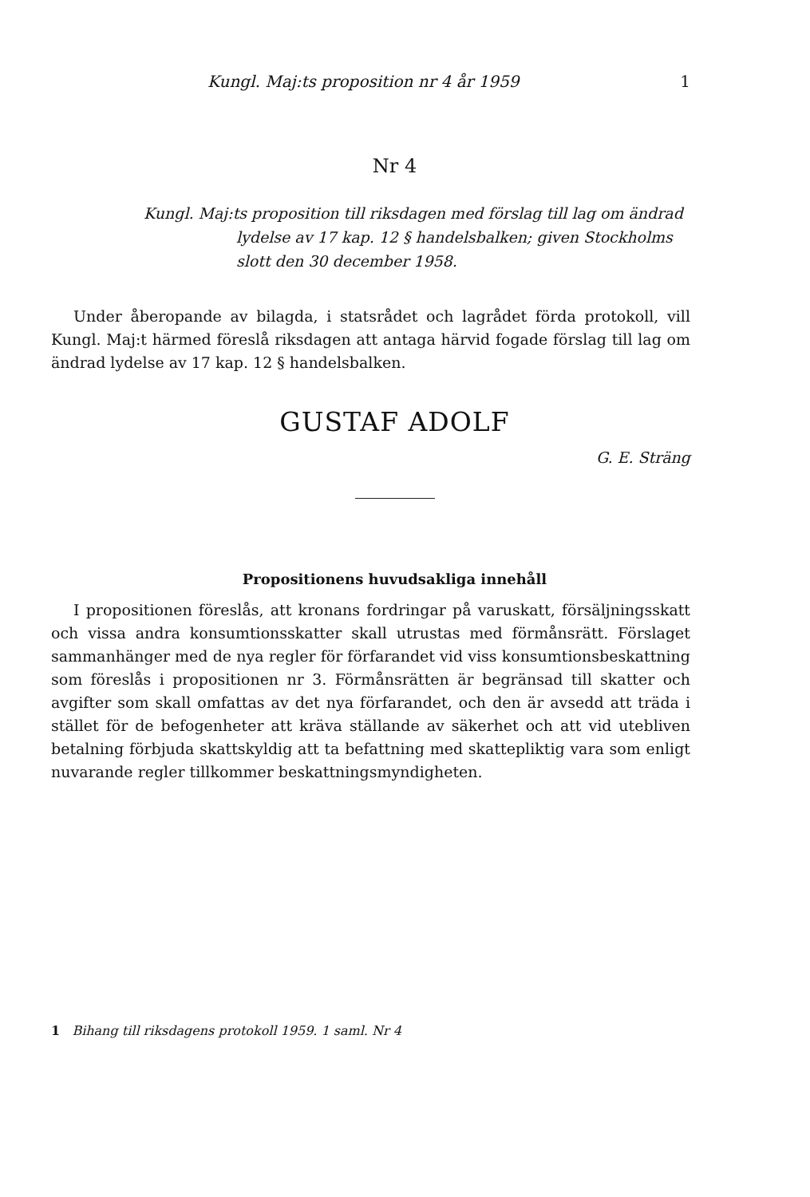Kungl. Maj:ts proposition nr 4 år 1959 1
Nr 4
Kungl. Maj:ts proposition till riksdagen med förslag till lag om ändrad lydelse av 17 kap. 12 § handelsbalken; given Stockholms slott den 30 december 1958.
Under åberopande av bilagda, i statsrådet och lagrådet förda protokoll, vill Kungl. Maj:t härmed föreslå riksdagen att antaga härvid fogade förslag till lag om ändrad lydelse av 17 kap. 12 § handelsbalken.
GUSTAF ADOLF
G. E. Sträng
Propositionens huvudsakliga innehåll
I propositionen föreslås, att kronans fordringar på varuskatt, försäljningsskatt och vissa andra konsumtionsskatter skall utrustas med förmånsrätt. Förslaget sammanhänger med de nya regler för förfarandet vid viss konsumtionsbeskattning som föreslås i propositionen nr 3. Förmånsrätten är begränsad till skatter och avgifter som skall omfattas av det nya förfarandet, och den är avsedd att träda i stället för de befogenheter att kräva ställande av säkerhet och att vid utebliven betalning förbjuda skattskyldig att ta befattning med skattepliktig vara som enligt nuvarande regler tillkommer beskattningsmyndigheten.
1 Bihang till riksdagens protokoll 1959. 1 saml. Nr 4